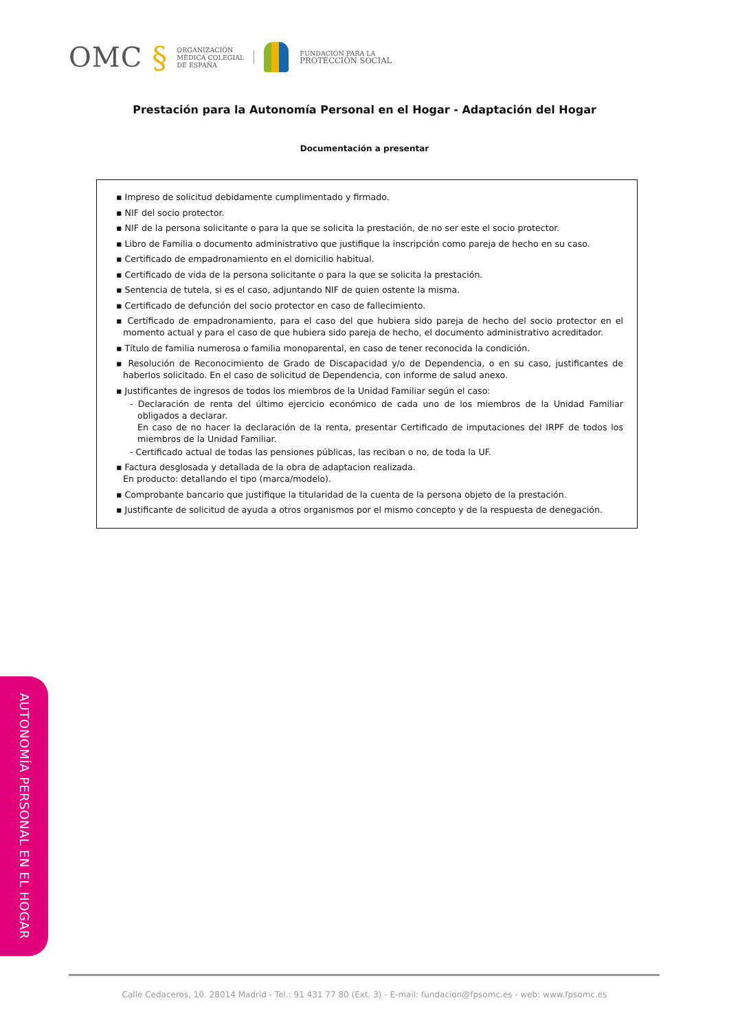OMC § ORGANIZACIÓN
MÉDICA COLEGIAL
DE ESPAÑA FUNDACIÓN PARA LA
PROTECCIÓN SOCIAL
Prestación para la Autonomía Personal en el Hogar - Adaptación del Hogar
Documentación a presentar
▪ Impreso de solicitud debidamente cumplimentado y firmado.
▪ NIF del socio protector.
▪ NIF de la persona solicitante o para la que se solicita la prestación, de no ser este el socio protector.
▪ Libro de Familia o documento administrativo que justifique la inscripción como pareja de hecho en su caso.
▪ Certificado de empadronamiento en el domicilio habitual.
▪ Certificado de vida de la persona solicitante o para la que se solicita la prestación.
▪ Sentencia de tutela, si es el caso, adjuntando NIF de quien ostente la misma.
▪ Certificado de defunción del socio protector en caso de fallecimiento.
▪ Certificado de empadronamiento, para el caso del que hubiera sido pareja de hecho del socio protector en el momento actual y para el caso de que hubiera sido pareja de hecho, el documento administrativo acreditador.
▪ Título de familia numerosa o familia monoparental, en caso de tener reconocida la condición.
▪ Resolución de Reconocimiento de Grado de Discapacidad y/o de Dependencia, o en su caso, justificantes de haberlos solicitado. En el caso de solicitud de Dependencia, con informe de salud anexo.
▪ Justificantes de ingresos de todos los miembros de la Unidad Familiar según el caso:
- Declaración de renta del último ejercicio económico de cada uno de los miembros de la Unidad Familiar obligados a declarar.
En caso de no hacer la declaración de la renta, presentar Certificado de imputaciones del IRPF de todos los miembros de la Unidad Familiar.
- Certificado actual de todas las pensiones públicas, las reciban o no, de toda la UF.
▪ Factura desglosada y detallada de la obra de adaptacion realizada.
En producto: detallando el tipo (marca/modelo).
▪ Comprobante bancario que justifique la titularidad de la cuenta de la persona objeto de la prestación.
▪ Justificante de solicitud de ayuda a otros organismos por el mismo concepto y de la respuesta de denegación.
AUTONOMÍA PERSONAL EN EL HOGAR
Calle Cedaceros, 10. 28014 Madrid - Tel.: 91 431 77 80 (Ext. 3) - E-mail: fundacion@fpsomc.es - web: www.fpsomc.es